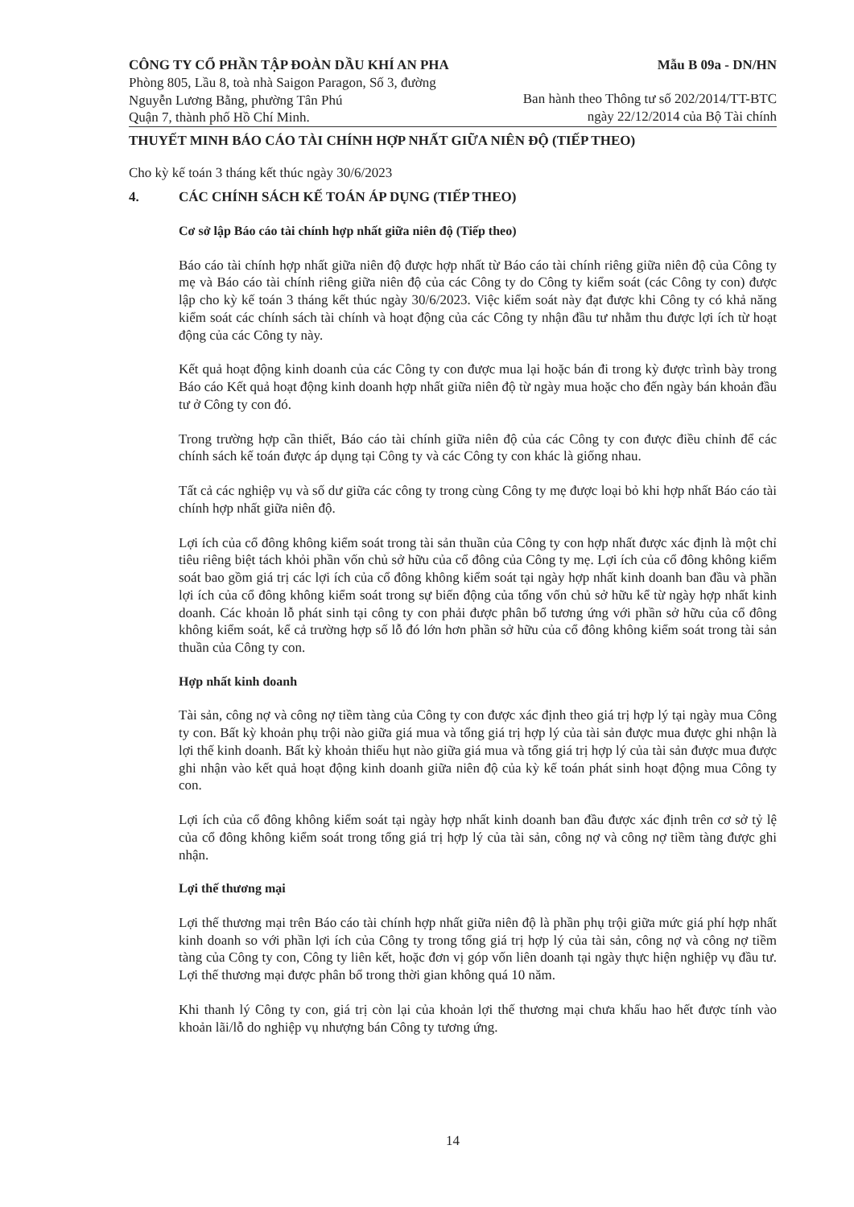CÔNG TY CỔ PHẦN TẬP ĐOÀN DẦU KHÍ AN PHA
Mẫu B 09a - DN/HN
Phòng 805, Lầu 8, toà nhà Saigon Paragon, Số 3, đường
Nguyễn Lương Bằng, phường Tân Phú
Quận 7, thành phố Hồ Chí Minh.
Ban hành theo Thông tư số 202/2014/TT-BTC
ngày 22/12/2014 của Bộ Tài chính
THUYẾT MINH BÁO CÁO TÀI CHÍNH HỢP NHẤT GIỮA NIÊN ĐỘ (TIẾP THEO)
Cho kỳ kế toán 3 tháng kết thúc ngày 30/6/2023
4. CÁC CHÍNH SÁCH KẾ TOÁN ÁP DỤNG (TIẾP THEO)
Cơ sở lập Báo cáo tài chính hợp nhất giữa niên độ (Tiếp theo)
Báo cáo tài chính hợp nhất giữa niên độ được hợp nhất từ Báo cáo tài chính riêng giữa niên độ của Công ty mẹ và Báo cáo tài chính riêng giữa niên độ của các Công ty do Công ty kiểm soát (các Công ty con) được lập cho kỳ kế toán 3 tháng kết thúc ngày 30/6/2023. Việc kiểm soát này đạt được khi Công ty có khả năng kiểm soát các chính sách tài chính và hoạt động của các Công ty nhận đầu tư nhằm thu được lợi ích từ hoạt động của các Công ty này.
Kết quả hoạt động kinh doanh của các Công ty con được mua lại hoặc bán đi trong kỳ được trình bày trong Báo cáo Kết quả hoạt động kinh doanh hợp nhất giữa niên độ từ ngày mua hoặc cho đến ngày bán khoản đầu tư ở Công ty con đó.
Trong trường hợp cần thiết, Báo cáo tài chính giữa niên độ của các Công ty con được điều chỉnh để các chính sách kế toán được áp dụng tại Công ty và các Công ty con khác là giống nhau.
Tất cả các nghiệp vụ và số dư giữa các công ty trong cùng Công ty mẹ được loại bỏ khi hợp nhất Báo cáo tài chính hợp nhất giữa niên độ.
Lợi ích của cổ đông không kiểm soát trong tài sản thuần của Công ty con hợp nhất được xác định là một chỉ tiêu riêng biệt tách khỏi phần vốn chủ sở hữu của cổ đông của Công ty mẹ. Lợi ích của cổ đông không kiểm soát bao gồm giá trị các lợi ích của cổ đông không kiểm soát tại ngày hợp nhất kinh doanh ban đầu và phần lợi ích của cổ đông không kiểm soát trong sự biến động của tổng vốn chủ sở hữu kể từ ngày hợp nhất kinh doanh. Các khoản lỗ phát sinh tại công ty con phải được phân bổ tương ứng với phần sở hữu của cổ đông không kiểm soát, kể cả trường hợp số lỗ đó lớn hơn phần sở hữu của cổ đông không kiểm soát trong tài sản thuần của Công ty con.
Hợp nhất kinh doanh
Tài sản, công nợ và công nợ tiềm tàng của Công ty con được xác định theo giá trị hợp lý tại ngày mua Công ty con. Bất kỳ khoản phụ trội nào giữa giá mua và tổng giá trị hợp lý của tài sản được mua được ghi nhận là lợi thế kinh doanh. Bất kỳ khoản thiếu hụt nào giữa giá mua và tổng giá trị hợp lý của tài sản được mua được ghi nhận vào kết quả hoạt động kinh doanh giữa niên độ của kỳ kế toán phát sinh hoạt động mua Công ty con.
Lợi ích của cổ đông không kiểm soát tại ngày hợp nhất kinh doanh ban đầu được xác định trên cơ sở tỷ lệ của cổ đông không kiểm soát trong tổng giá trị hợp lý của tài sản, công nợ và công nợ tiềm tàng được ghi nhận.
Lợi thế thương mại
Lợi thế thương mại trên Báo cáo tài chính hợp nhất giữa niên độ là phần phụ trội giữa mức giá phí hợp nhất kinh doanh so với phần lợi ích của Công ty trong tổng giá trị hợp lý của tài sản, công nợ và công nợ tiềm tàng của Công ty con, Công ty liên kết, hoặc đơn vị góp vốn liên doanh tại ngày thực hiện nghiệp vụ đầu tư. Lợi thế thương mại được phân bổ trong thời gian không quá 10 năm.
Khi thanh lý Công ty con, giá trị còn lại của khoản lợi thế thương mại chưa khấu hao hết được tính vào khoản lãi/lỗ do nghiệp vụ nhượng bán Công ty tương ứng.
14